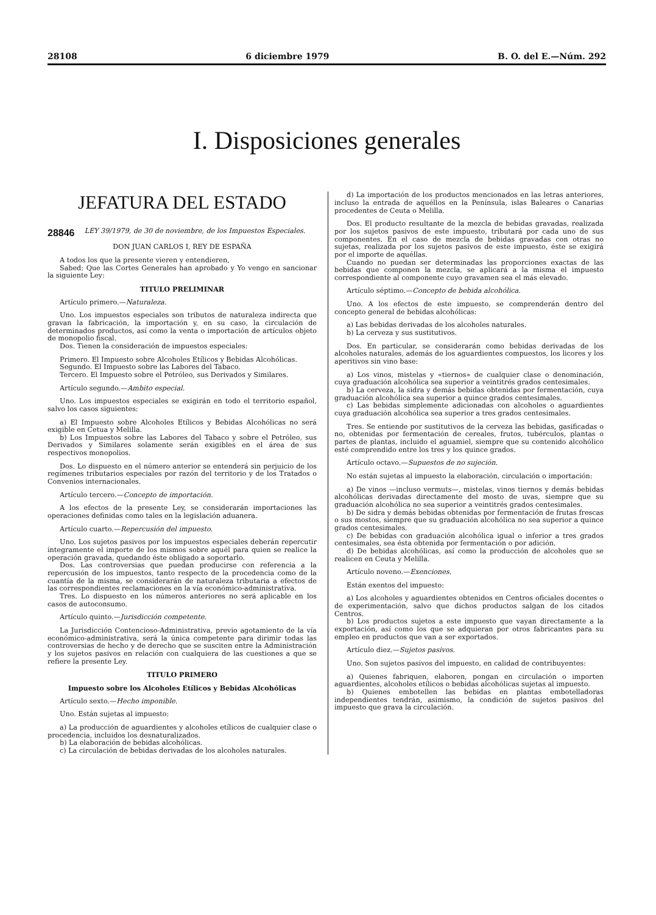28108 6 diciembre 1979 B. O. del E.—Núm. 292
I. Disposiciones generales
JEFATURA DEL ESTADO
28846 LEY 39/1979, de 30 de noviembre, de los Impuestos Especiales.
DON JUAN CARLOS I, REY DE ESPAÑA
A todos los que la presente vieren y entendieren,
Sabed: Que las Cortes Generales han aprobado y Yo vengo en sancionar la siguiente Ley:
TITULO PRELIMINAR
Artículo primero.—Naturaleza.
Uno. Los impuestos especiales son tributos de naturaleza indirecta que gravan la fabricación, la importación y, en su caso, la circulación de determinados productos, así como la venta o importación de artículos objeto de monopolio fiscal.
Dos. Tienen la consideración de impuestos especiales:
Primero. El Impuesto sobre Alcoholes Etílicos y Bebidas Alcohólicas.
Segundo. El Impuesto sobre las Labores del Tabaco.
Tercero. El Impuesto sobre el Petróleo, sus Derivados y Similares.
Artículo segundo.—Ambito especial.
Uno. Los impuestos especiales se exigirán en todo el territorio español, salvo los casos siguientes:
a) El Impuesto sobre Alcoholes Etílicos y Bebidas Alcohólicas no será exigible en Cetua y Melilla.
b) Los Impuestos sobre las Labores del Tabaco y sobre el Petróleo, sus Derivados y Similares solamente serán exigibles en el área de sus respectivos monopolios.
Dos. Lo dispuesto en el número anterior se entenderá sin perjuicio de los regímenes tributarios especiales por razón del territorio y de los Tratados o Convenios internacionales.
Artículo tercero.—Concepto de importación.
A los efectos de la presente Ley, se considerarán importaciones las operaciones definidas como tales en la legislación aduanera.
Artículo cuarto.—Repercusión del impuesto.
Uno. Los sujetos pasivos por los impuestos especiales deberán repercutir íntegramente el importe de los mismos sobre aquél para quien se realice la operación gravada, quedando éste obligado a soportarlo.
Dos. Las controversias que puedan producirse con referencia a la repercusión de los impuestos, tanto respecto de la procedencia como de la cuantía de la misma, se considerarán de naturaleza tributaria a efectos de las correspondientes reclamaciones en la vía económico-administrativa.
Tres. Lo dispuesto en los números anteriores no será aplicable en los casos de autoconsumo.
Artículo quinto.—Jurisdicción competente.
La Jurisdicción Contencioso-Administrativa, previo agotamiento de la vía económico-administrativa, será la única competente para dirimir todas las controversias de hecho y de derecho que se susciten entre la Administración y los sujetos pasivos en relación con cualquiera de las cuestiones a que se refiere la presente Ley.
TITULO PRIMERO
Impuesto sobre los Alcoholes Etílicos y Bebidas Alcohólicas
Artículo sexto.—Hecho imponible.
Uno. Están sujetas al impuesto:
a) La producción de aguardientes y alcoholes etílicos de cualquier clase o procedencia, incluidos los desnaturalizados.
b) La elaboración de bebidas alcohólicas.
c) La circulación de bebidas derivadas de los alcoholes naturales.
d) La importación de los productos mencionados en las letras anteriores, incluso la entrada de aquéllos en la Península, islas Baleares o Canarias procedentes de Ceuta o Melilla.
Dos. El producto resultante de la mezcla de bebidas gravadas, realizada por los sujetos pasivos de este impuesto, tributará por cada uno de sus componentes. En el caso de mezcla de bebidas gravadas con otras no sujetas, realizada por los sujetos pasivos de este impuesto, éste se exigirá por el importe de aquéllas.
Cuando no puedan ser determinadas las proporciones exactas de las bebidas que componen la mezcla, se aplicará a la misma el impuesto correspondiente al componente cuyo gravamen sea el más elevado.
Artículo séptimo.—Concepto de bebida alcohólica.
Uno. A los efectos de este impuesto, se comprenderán dentro del concepto general de bebidas alcohólicas:
a) Las bebidas derivadas de los alcoholes naturales.
b) La cerveza y sus sustitutivos.
Dos. En particular, se considerarán como bebidas derivadas de los alcoholes naturales, además de los aguardientes compuestos, los licores y los aperitivos sin vino base:
a) Los vinos, mistelas y «tiernos» de cualquier clase o denominación, cuya graduación alcohólica sea superior a veintitrés grados centesimales.
b) La cerveza, la sidra y demás bebidas obtenidas por fermentación, cuya graduación alcohólica sea superior a quince grados centesimales.
c) Las bebidas simplemente adicionadas con alcoholes o aguardientes cuya graduación alcohólica sea superior a tres grados centesimales.
Tres. Se entiende por sustitutivos de la cerveza las bebidas, gasificadas o no, obtenidas por fermentación de cereales, frutos, tubérculos, plantas o partes de plantas, incluido el aguamiel, siempre que su contenido alcohólico esté comprendido entre los tres y los quince grados.
Artículo octavo.—Supuestos de no sujeción.
No están sujetas al impuesto la elaboración, circulación o importación:
a) De vinos —incluso vermuts—, mistelas, vinos tiernos y demás bebidas alcohólicas derivadas directamente del mosto de uvas, siempre que su graduación alcohólica no sea superior a veintitrés grados centesimales.
b) De sidra y demás bebidas obtenidas por fermentación de frutas frescas o sus mostos, siempre que su graduación alcohólica no sea superior a quince grados centesimales.
c) De bebidas con graduación alcohólica igual o inferior a tres grados centesimales, sea ésta obtenida por fermentación o por adición.
d) De bebidas alcohólicas, así como la producción de alcoholes que se realicen en Ceuta y Melilla.
Artículo noveno.—Exenciones.
Están exentos del impuesto:
a) Los alcoholes y aguardientes obtenidos en Centros oficiales docentes o de experimentación, salvo que dichos productos salgan de los citados Centros.
b) Los productos sujetos a este impuesto que vayan directamente a la exportación, así como los que se adquieran por otros fabricantes para su empleo en productos que van a ser exportados.
Artículo diez.—Sujetos pasivos.
Uno. Son sujetos pasivos del impuesto, en calidad de contribuyentes:
a) Quienes fabriquen, elaboren, pongan en circulación o importen aguardientes, alcoholes etílicos o bebidas alcohólicas sujetas al impuesto.
b) Quienes embotellen las bebidas en plantas embotelladoras independientes tendrán, asimismo, la condición de sujetos pasivos del impuesto que grava la circulación.